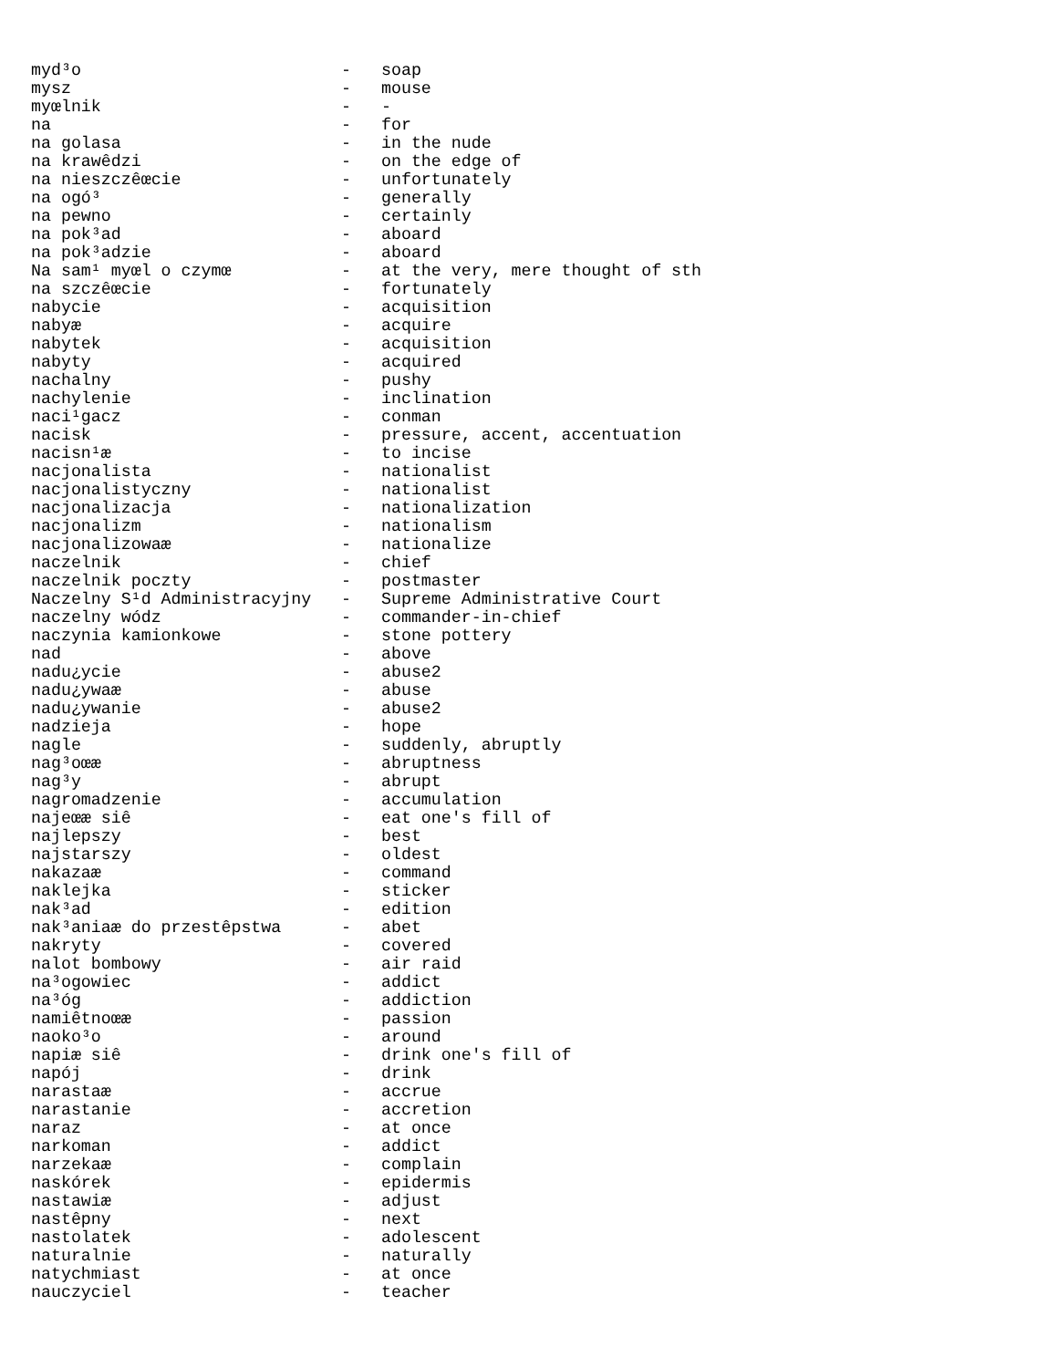myd³o                          -   soap
mysz                           -   mouse
myœlnik                        -   -
na                             -   for
na golasa                      -   in the nude
na krawêdzi                    -   on the edge of
na nieszczêœcie                -   unfortunately
na ogó³                        -   generally
na pewno                       -   certainly
na pok³ad                      -   aboard
na pok³adzie                   -   aboard
Na sam¹ myœl o czymœ           -   at the very, mere thought of sth
na szczêœcie                   -   fortunately
nabycie                        -   acquisition
nabyæ                          -   acquire
nabytek                        -   acquisition
nabyty                         -   acquired
nachalny                       -   pushy
nachylenie                     -   inclination
naci¹gacz                      -   conman
nacisk                         -   pressure, accent, accentuation
nacisn¹æ                       -   to incise
nacjonalista                   -   nationalist
nacjonalistyczny               -   nationalist
nacjonalizacja                 -   nationalization
nacjonalizm                    -   nationalism
nacjonalizowaæ                 -   nationalize
naczelnik                      -   chief
naczelnik poczty               -   postmaster
Naczelny S¹d Administracyjny   -   Supreme Administrative Court
naczelny wódz                  -   commander-in-chief
naczynia kamionkowe            -   stone pottery
nad                            -   above
nadu¿ycie                      -   abuse2
nadu¿ywaæ                      -   abuse
nadu¿ywanie                    -   abuse2
nadzieja                       -   hope
nagle                          -   suddenly, abruptly
nag³oœæ                        -   abruptness
nag³y                          -   abrupt
nagromadzenie                  -   accumulation
najeœæ siê                     -   eat one's fill of
najlepszy                      -   best
najstarszy                     -   oldest
nakazaæ                        -   command
naklejka                       -   sticker
nak³ad                         -   edition
nak³aniaæ do przestêpstwa      -   abet
nakryty                        -   covered
nalot bombowy                  -   air raid
na³ogowiec                     -   addict
na³óg                          -   addiction
namiêtnoœæ                     -   passion
naoko³o                        -   around
napiæ siê                      -   drink one's fill of
napój                          -   drink
narastaæ                       -   accrue
narastanie                     -   accretion
naraz                          -   at once
narkoman                       -   addict
narzekaæ                       -   complain
naskórek                       -   epidermis
nastawiæ                       -   adjust
nastêpny                       -   next
nastolatek                     -   adolescent
naturalnie                     -   naturally
natychmiast                    -   at once
nauczyciel                     -   teacher